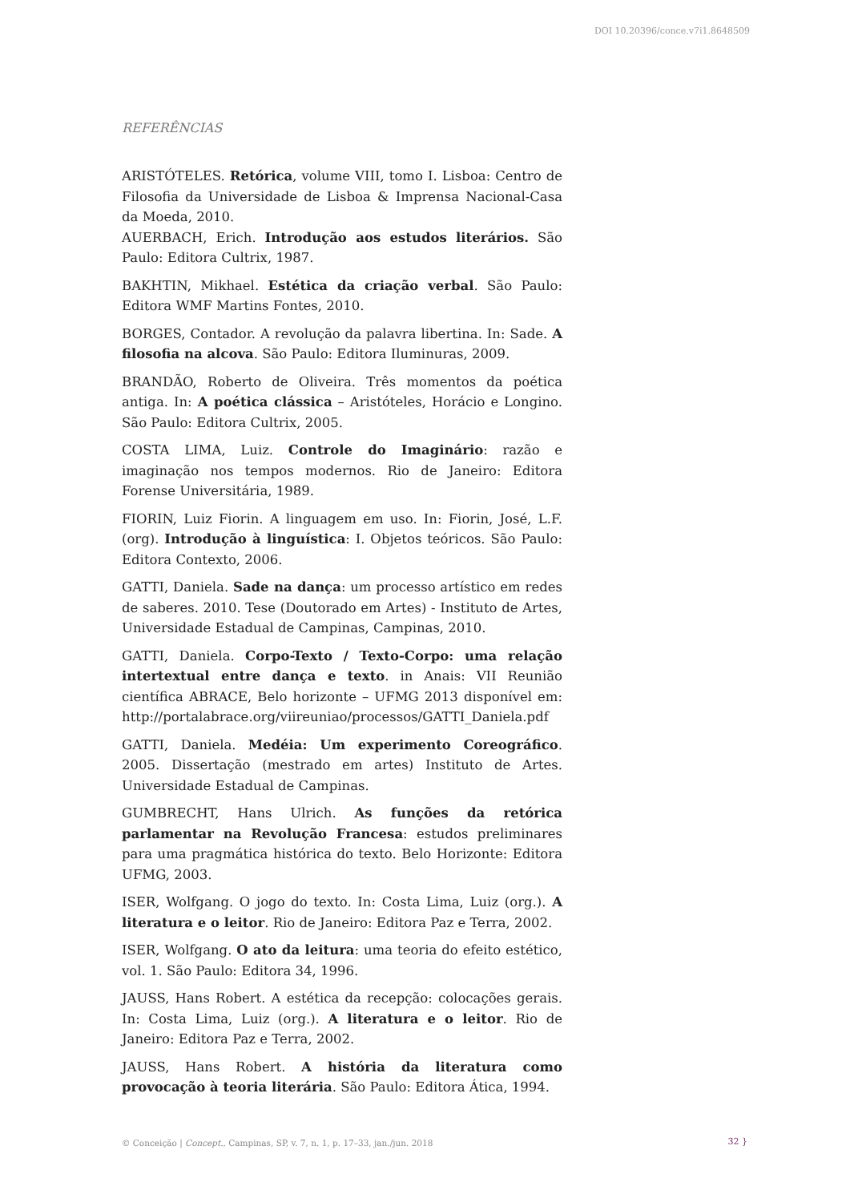DOI 10.20396/conce.v7i1.8648509
REFERÊNCIAS
ARISTÓTELES. Retórica, volume VIII, tomo I. Lisboa: Centro de Filosofia da Universidade de Lisboa & Imprensa Nacional-Casa da Moeda, 2010.
AUERBACH, Erich. Introdução aos estudos literários. São Paulo: Editora Cultrix, 1987.
BAKHTIN, Mikhael. Estética da criação verbal. São Paulo: Editora WMF Martins Fontes, 2010.
BORGES, Contador. A revolução da palavra libertina. In: Sade. A filosofia na alcova. São Paulo: Editora Iluminuras, 2009.
BRANDÃO, Roberto de Oliveira. Três momentos da poética antiga. In: A poética clássica – Aristóteles, Horácio e Longino. São Paulo: Editora Cultrix, 2005.
COSTA LIMA, Luiz. Controle do Imaginário: razão e imaginação nos tempos modernos. Rio de Janeiro: Editora Forense Universitária, 1989.
FIORIN, Luiz Fiorin. A linguagem em uso. In: Fiorin, José, L.F. (org). Introdução à linguística: I. Objetos teóricos. São Paulo: Editora Contexto, 2006.
GATTI, Daniela. Sade na dança: um processo artístico em redes de saberes. 2010. Tese (Doutorado em Artes) - Instituto de Artes, Universidade Estadual de Campinas, Campinas, 2010.
GATTI, Daniela. Corpo-Texto / Texto-Corpo: uma relação intertextual entre dança e texto. in Anais: VII Reunião científica ABRACE, Belo horizonte – UFMG 2013 disponível em: http://portalabrace.org/viireuniao/processos/GATTI_Daniela.pdf
GATTI, Daniela. Medéia: Um experimento Coreográfico. 2005. Dissertação (mestrado em artes) Instituto de Artes. Universidade Estadual de Campinas.
GUMBRECHT, Hans Ulrich. As funções da retórica parlamentar na Revolução Francesa: estudos preliminares para uma pragmática histórica do texto. Belo Horizonte: Editora UFMG, 2003.
ISER, Wolfgang. O jogo do texto. In: Costa Lima, Luiz (org.). A literatura e o leitor. Rio de Janeiro: Editora Paz e Terra, 2002.
ISER, Wolfgang. O ato da leitura: uma teoria do efeito estético, vol. 1. São Paulo: Editora 34, 1996.
JAUSS, Hans Robert. A estética da recepção: colocações gerais. In: Costa Lima, Luiz (org.). A literatura e o leitor. Rio de Janeiro: Editora Paz e Terra, 2002.
JAUSS, Hans Robert. A história da literatura como provocação à teoria literária. São Paulo: Editora Ática, 1994.
© Conceição | Concept., Campinas, SP, v. 7, n. 1, p. 17–33, jan./jun. 2018
32 }